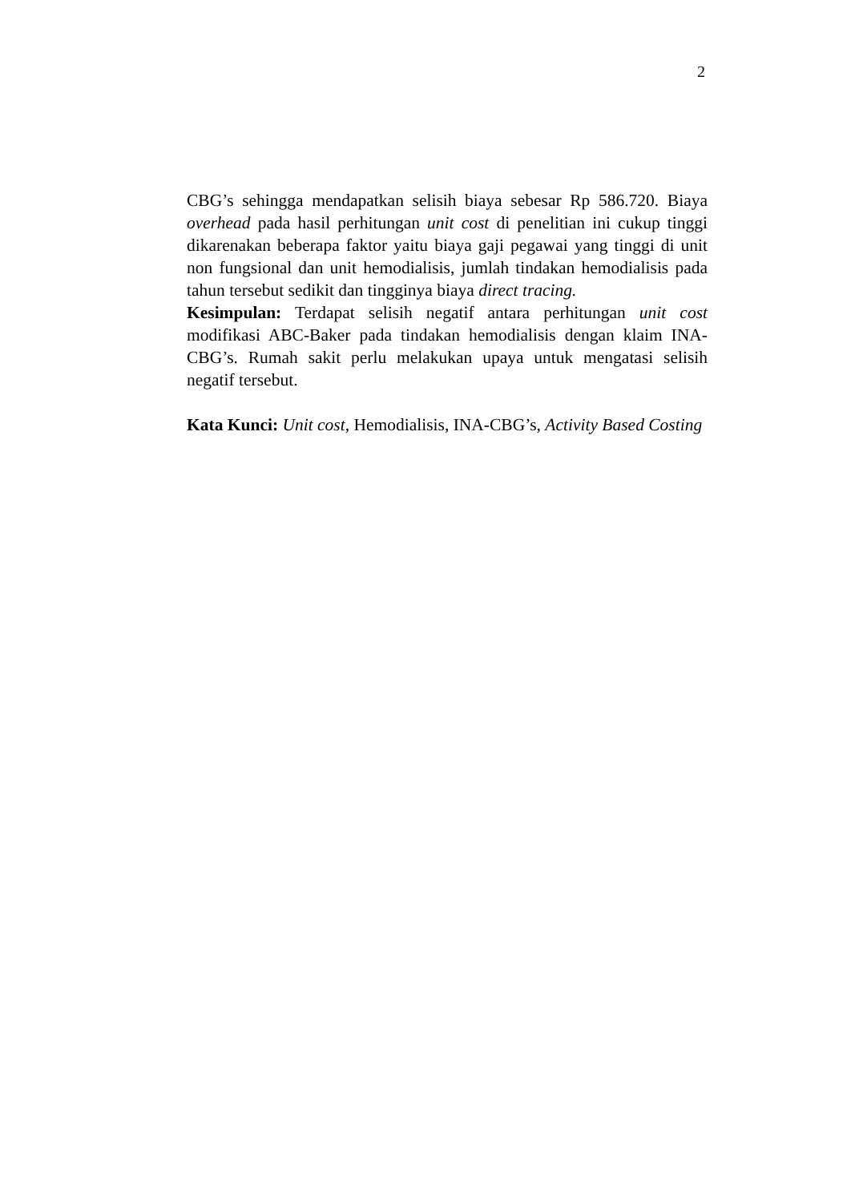2
CBG’s sehingga mendapatkan selisih biaya sebesar Rp 586.720. Biaya overhead pada hasil perhitungan unit cost di penelitian ini cukup tinggi dikarenakan beberapa faktor yaitu biaya gaji pegawai yang tinggi di unit non fungsional dan unit hemodialisis, jumlah tindakan hemodialisis pada tahun tersebut sedikit dan tingginya biaya direct tracing.
Kesimpulan: Terdapat selisih negatif antara perhitungan unit cost modifikasi ABC-Baker pada tindakan hemodialisis dengan klaim INA-CBG’s. Rumah sakit perlu melakukan upaya untuk mengatasi selisih negatif tersebut.
Kata Kunci: Unit cost, Hemodialisis, INA-CBG’s, Activity Based Costing